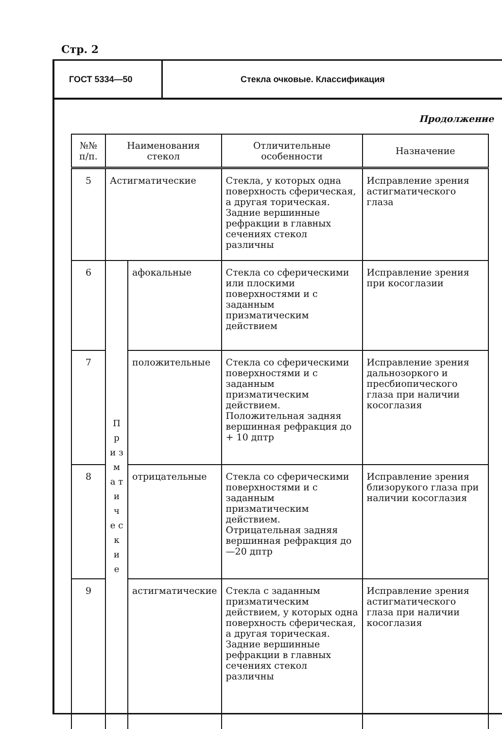Стр. 2
ГОСТ 5334—50 Стекла очковые. Классификация
Продолжение
| №№ п/п. | Наименования стекол | | Отличительные особенности | Назначение |
| --- | --- | --- | --- | --- |
| 5 | Астигматические | | Стекла, у которых одна поверхность сферическая, а другая торическая. Задние вершинные рефракции в главных сечениях стекол различны | Исправление зрения астигматического глаза |
| 6 | П р и з м а т и ч е с к и е | афокальные | Стекла со сферическими или плоскими поверхностями и с заданным призматическим действием | Исправление зрения при косоглазии |
| 7 | | положительные | Стекла со сферическими поверхностями и с заданным призматическим действием. Положительная задняя вершинная рефракция до + 10 дптр | Исправление зрения дальнозоркого и пресбиопического глаза при наличии косоглазия |
| 8 | | отрицательные | Стекла со сферическими поверхностями и с заданным призматическим действием. Отрицательная задняя вершинная рефракция до—20 дптр | Исправление зрения близорукого глаза при наличии косоглазия |
| 9 | | астигматические | Стекла с заданным призматическим действием, у которых одна поверхность сферическая, а другая торическая. Задние вершинные рефракции в главных сечениях стекол различны | Исправление зрения астигматического глаза при наличии косоглазия |